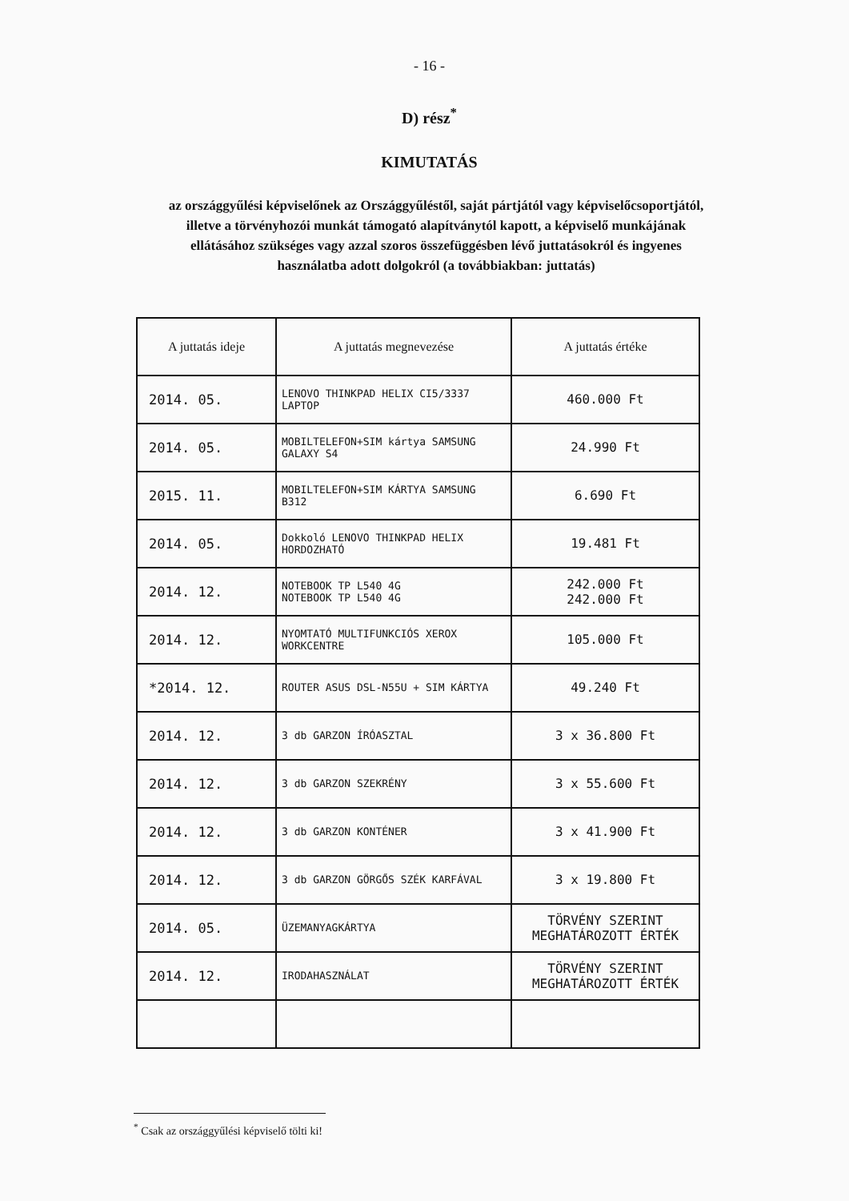- 16 -
D) rész<sup>*</sup>
KIMUTATÁS
az országgyűlési képviselőnek az Országgyűléstől, saját pártjától vagy képviselőcsoportjától, illetve a törvényhozói munkát támogató alapítványtól kapott, a képviselő munkájának ellátásához szükséges vagy azzal szoros összefüggésben lévő juttatásokról és ingyenes használatba adott dolgokról (a továbbiakban: juttatás)
| A juttatás ideje | A juttatás megnevezése | A juttatás értéke |
| --- | --- | --- |
| 2014. 05. | LENOVO THINKPAD HELIX CI5/3337 LAPTOP | 460.000 Ft |
| 2014. 05. | MOBILTELEFON+SIM kártya SAMSUNG GALAXY S4 | 24.990 Ft |
| 2015. 11. | MOBILTELEFON+SIM KÁRTYA SAMSUNG B312 | 6.690 Ft |
| 2014. 05. | Dokkoló LENOVO THINKPAD HELIX HORDOZHATÓ | 19.481 Ft |
| 2014. 12. | NOTEBOOK TP L540 4G NOTEBOOK TP L540 4G | 242.000 Ft 242.000 Ft |
| 2014. 12. | NYOMTATÓ MULTIFUNKCIÓS XEROX WORKCENTRE | 105.000 Ft |
| *2014. 12. | ROUTER ASUS DSL-N55U + SIM KÁRTYA | 49.240 Ft |
| 2014. 12. | 3 db GARZON ÍRÓASZTAL | 3 x 36.800 Ft |
| 2014. 12. | 3 db GARZON SZEKRÉNY | 3 x 55.600 Ft |
| 2014. 12. | 3 db GARZON KONTÉNER | 3 x 41.900 Ft |
| 2014. 12. | 3 db GARZON GÖRGŐS SZÉK KARFÁVAL | 3 x 19.800 Ft |
| 2014. 05. | ÜZEMANYAGKÁRTYA | TÖRVÉNY SZERINT MEGHATÁROZOTT ÉRTÉK |
| 2014. 12. | IRODAHASZNÁLAT | TÖRVÉNY SZERINT MEGHATÁROZOTT ÉRTÉK |
<sup>*</sup> Csak az országgyűlési képviselő tölti ki!